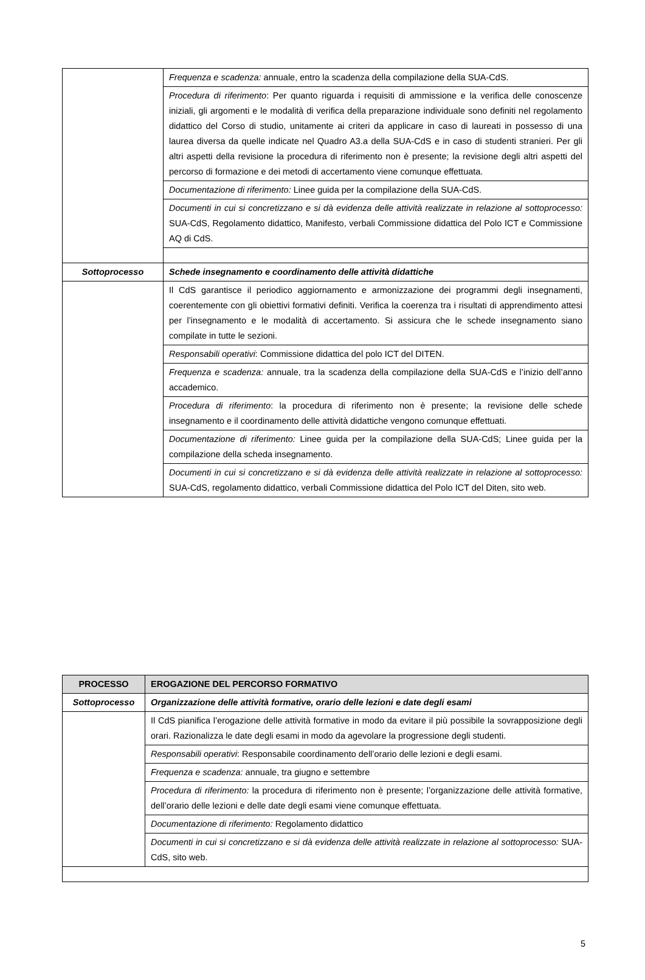| | Frequenza e scadenza: annuale, entro la scadenza della compilazione della SUA-CdS. |
| | Procedura di riferimento : Per quanto riguarda i requisiti di ammissione e la verifica delle conoscenze iniziali, gli argomenti e le modalità di verifica della preparazione individuale sono definiti nel regolamento didattico del Corso di studio, unitamente ai criteri da applicare in caso di laureati in possesso di una laurea diversa da quelle indicate nel Quadro A3.a della SUA-CdS e in caso di studenti stranieri. Per gli altri aspetti della revisione la procedura di riferimento non è presente; la revisione degli altri aspetti del percorso di formazione e dei metodi di accertamento viene comunque effettuata. |
| | Documentazione di riferimento: Linee guida per la compilazione della SUA-CdS. |
| | Documenti in cui si concretizzano e si dà evidenza delle attività realizzate in relazione al sottoprocesso: SUA-CdS, Regolamento didattico, Manifesto, verbali Commissione didattica del Polo ICT e Commissione AQ di CdS. |
| Sottoprocesso | Schede insegnamento e coordinamento delle attività didattiche |
| | Il CdS garantisce il periodico aggiornamento e armonizzazione dei programmi degli insegnamenti, coerentemente con gli obiettivi formativi definiti. Verifica la coerenza tra i risultati di apprendimento attesi per l’insegnamento e le modalità di accertamento. Si assicura che le schede insegnamento siano compilate in tutte le sezioni. |
| | Responsabili operativi : Commissione didattica del polo ICT del DITEN. |
| | Frequenza e scadenza: annuale, tra la scadenza della compilazione della SUA-CdS e l’inizio dell’anno accademico. |
| | Procedura di riferimento : la procedura di riferimento non è presente; la revisione delle schede insegnamento e il coordinamento delle attività didattiche vengono comunque effettuati. |
| | Documentazione di riferimento: Linee guida per la compilazione della SUA-CdS; Linee guida per la compilazione della scheda insegnamento. |
| | Documenti in cui si concretizzano e si dà evidenza delle attività realizzate in relazione al sottoprocesso: SUA-CdS, regolamento didattico, verbali Commissione didattica del Polo ICT del Diten, sito web. |
| PROCESSO | EROGAZIONE DEL PERCORSO FORMATIVO |
| --- | --- |
| Sottoprocesso | Organizzazione delle attività formative, orario delle lezioni e date degli esami |
| | Il CdS pianifica l’erogazione delle attività formative in modo da evitare il più possibile la sovrapposizione degli orari. Razionalizza le date degli esami in modo da agevolare la progressione degli studenti. |
| | Responsabili operativi : Responsabile coordinamento dell’orario delle lezioni e degli esami. |
| | Frequenza e scadenza: annuale, tra giugno e settembre |
| | Procedura di riferimento: la procedura di riferimento non è presente; l’organizzazione delle attività formative, dell’orario delle lezioni e delle date degli esami viene comunque effettuata. |
| | Documentazione di riferimento: Regolamento didattico |
| | Documenti in cui si concretizzano e si dà evidenza delle attività realizzate in relazione al sottoprocesso: SUA-CdS, sito web. |
5